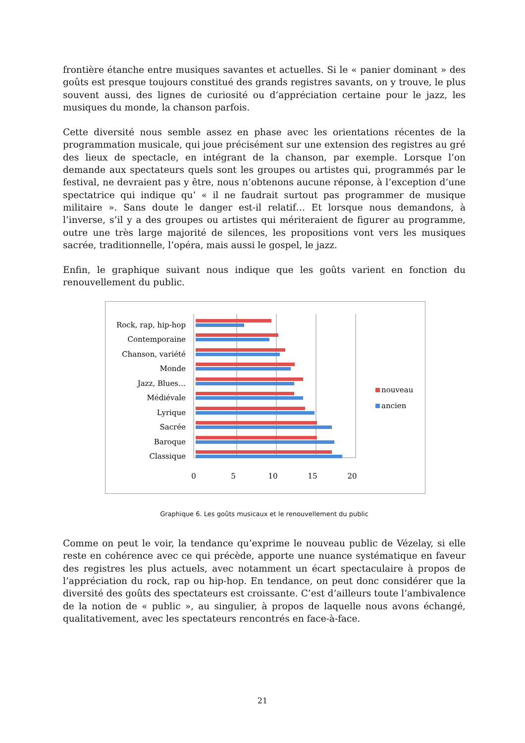frontière étanche entre musiques savantes et actuelles. Si le « panier dominant » des goûts est presque toujours constitué des grands registres savants, on y trouve, le plus souvent aussi, des lignes de curiosité ou d’appréciation certaine pour le jazz, les musiques du monde, la chanson parfois.
Cette diversité nous semble assez en phase avec les orientations récentes de la programmation musicale, qui joue précisément sur une extension des registres au gré des lieux de spectacle, en intégrant de la chanson, par exemple. Lorsque l’on demande aux spectateurs quels sont les groupes ou artistes qui, programmés par le festival, ne devraient pas y être, nous n’obtenons aucune réponse, à l’exception d’une spectatrice qui indique qu’ « il ne faudrait surtout pas programmer de musique militaire ». Sans doute le danger est-il relatif… Et lorsque nous demandons, à l’inverse, s’il y a des groupes ou artistes qui mériteraient de figurer au programme, outre une très large majorité de silences, les propositions vont vers les musiques sacrée, traditionnelle, l’opéra, mais aussi le gospel, le jazz.
Enfin, le graphique suivant nous indique que les goûts varient en fonction du renouvellement du public.
Rock, rap, hip-hop
Contemporaine
Chanson, variété
Monde
Jazz, Blues…
Médiévale
Lyrique
Sacrée
Baroque
Classique
0
5
10
15
20
nouveau
ancien
Graphique 6. Les goûts musicaux et le renouvellement du public
Comme on peut le voir, la tendance qu’exprime le nouveau public de Vézelay, si elle reste en cohérence avec ce qui précède, apporte une nuance systématique en faveur des registres les plus actuels, avec notamment un écart spectaculaire à propos de l’appréciation du rock, rap ou hip-hop. En tendance, on peut donc considérer que la diversité des goûts des spectateurs est croissante. C’est d’ailleurs toute l’ambivalence de la notion de « public », au singulier, à propos de laquelle nous avons échangé, qualitativement, avec les spectateurs rencontrés en face-à-face.
21